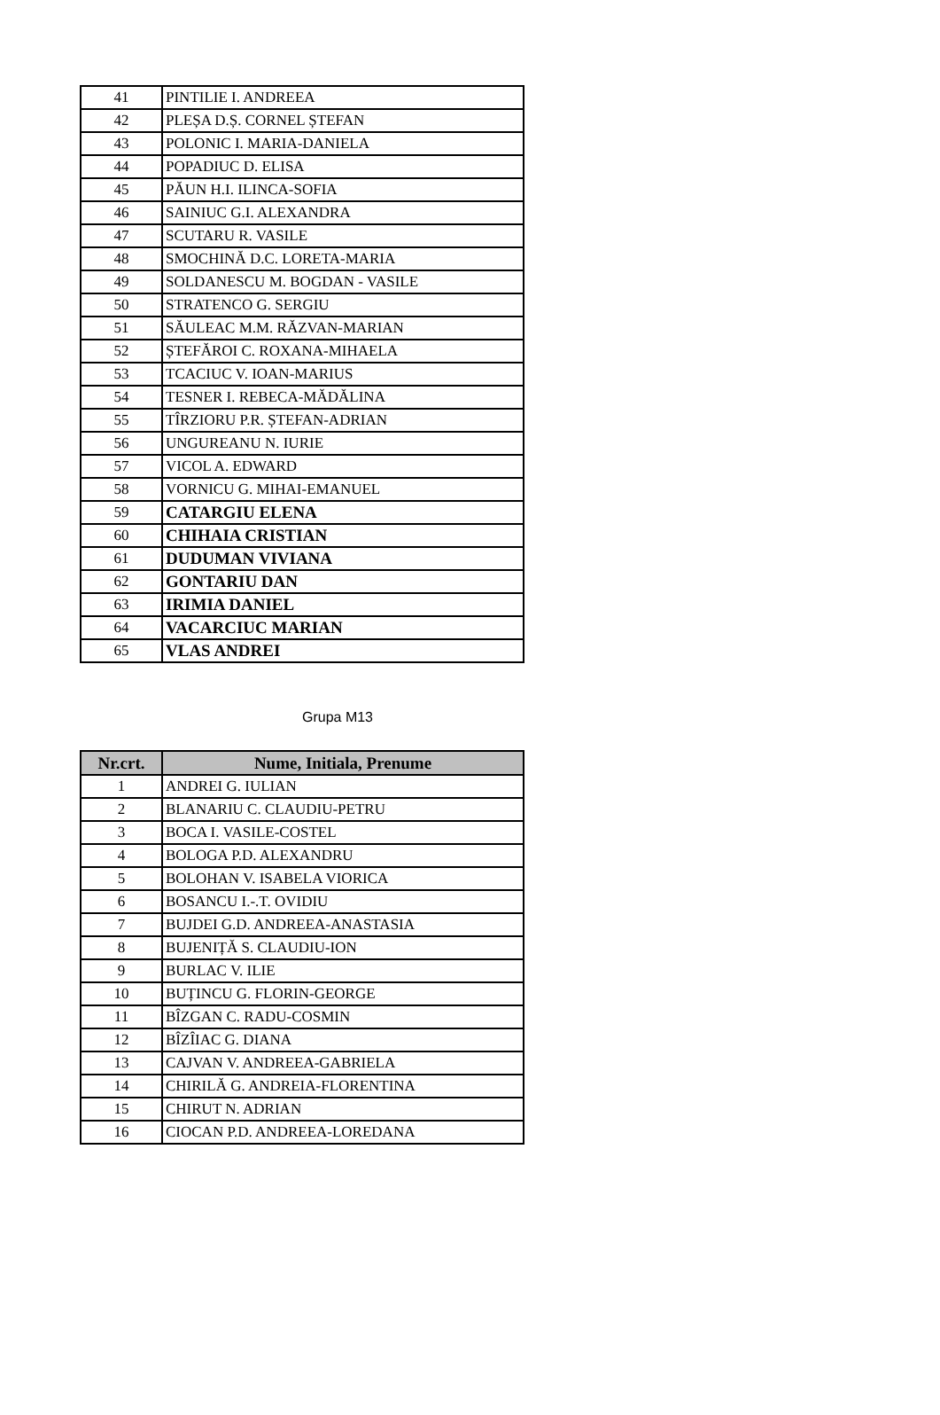| 41 | PINTILIE I. ANDREEA |
| 42 | PLEȘA D.Ș. CORNEL ȘTEFAN |
| 43 | POLONIC I. MARIA-DANIELA |
| 44 | POPADIUC D. ELISA |
| 45 | PĂUN H.I. ILINCA-SOFIA |
| 46 | SAINIUC G.I. ALEXANDRA |
| 47 | SCUTARU R. VASILE |
| 48 | SMOCHINĂ D.C. LORETA-MARIA |
| 49 | SOLDANESCU M. BOGDAN - VASILE |
| 50 | STRATENCO G. SERGIU |
| 51 | SĂULEAC M.M. RĂZVAN-MARIAN |
| 52 | ȘTEFĂROI C. ROXANA-MIHAELA |
| 53 | TCACIUC V. IOAN-MARIUS |
| 54 | TESNER I. REBECA-MĂDĂLINA |
| 55 | TÎRZIORU P.R. ȘTEFAN-ADRIAN |
| 56 | UNGUREANU N. IURIE |
| 57 | VICOL A. EDWARD |
| 58 | VORNICU G. MIHAI-EMANUEL |
| 59 | CATARGIU ELENA |
| 60 | CHIHAIA CRISTIAN |
| 61 | DUDUMAN VIVIANA |
| 62 | GONTARIU DAN |
| 63 | IRIMIA DANIEL |
| 64 | VACARCIUC MARIAN |
| 65 | VLAS ANDREI |
Grupa M13
| Nr.crt. | Nume, Initiala, Prenume |
| --- | --- |
| 1 | ANDREI G. IULIAN |
| 2 | BLANARIU C. CLAUDIU-PETRU |
| 3 | BOCA I. VASILE-COSTEL |
| 4 | BOLOGA P.D. ALEXANDRU |
| 5 | BOLOHAN V. ISABELA VIORICA |
| 6 | BOSANCU I.-.T. OVIDIU |
| 7 | BUJDEI G.D. ANDREEA-ANASTASIA |
| 8 | BUJENIȚĂ S. CLAUDIU-ION |
| 9 | BURLAC V. ILIE |
| 10 | BUȚINCU G. FLORIN-GEORGE |
| 11 | BÎZGAN C. RADU-COSMIN |
| 12 | BÎZÎIAC G. DIANA |
| 13 | CAJVAN V. ANDREEA-GABRIELA |
| 14 | CHIRILĂ G. ANDREIA-FLORENTINA |
| 15 | CHIRUT N. ADRIAN |
| 16 | CIOCAN P.D. ANDREEA-LOREDANA |